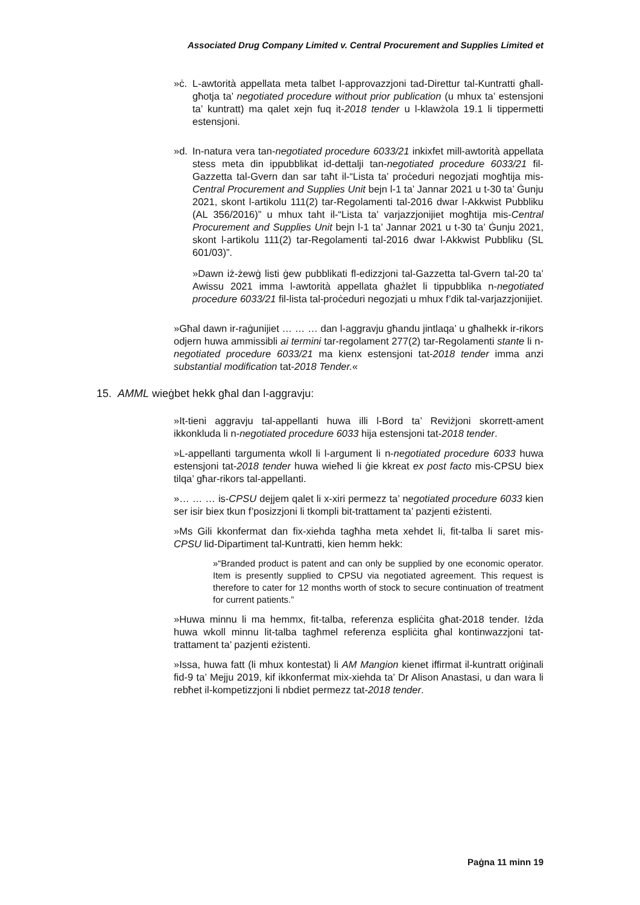Associated Drug Company Limited v. Central Procurement and Supplies Limited et
»ċ. L-awtorità appellata meta talbet l-approvazzjoni tad-Direttur tal-Kuntratti għall-għotja ta’ negotiated procedure without prior publication (u mhux ta’ estensjoni ta’ kuntratt) ma qalet xejn fuq it-2018 tender u l-klawżola 19.1 li tippermetti estensjoni.
»d. In-natura vera tan-negotiated procedure 6033/21 inkixfet mill-awtorità appellata stess meta din ippubblikat id-dettalji tan-negotiated procedure 6033/21 fil-Gazzetta tal-Gvern dan sar taħt il-“Lista ta’ proċeduri negozjati mogħtija mis-Central Procurement and Supplies Unit bejn l-1 ta’ Jannar 2021 u t-30 ta’ Ġunju 2021, skont l-artikolu 111(2) tar-Regolamenti tal-2016 dwar l-Akkwist Pubbliku (AL 356/2016)” u mhux taht il-“Lista ta’ varjazzjonijiet mogħtija mis-Central Procurement and Supplies Unit bejn l-1 ta’ Jannar 2021 u t-30 ta’ Ġunju 2021, skont l-artikolu 111(2) tar-Regolamenti tal-2016 dwar l-Akkwist Pubbliku (SL 601/03)”.
»Dawn iż-żewġ listi ġew pubblikati fl-edizzjoni tal-Gazzetta tal-Gvern tal-20 ta’ Awissu 2021 imma l-awtorità appellata għażlet li tippubblika n-negotiated procedure 6033/21 fil-lista tal-proċeduri negozjati u mhux f’dik tal-varjazzjonijiet.
»Għal dawn ir-raġunijiet … … … dan l-aggravju għandu jintlaqa’ u għalhekk ir-rikors odjern huwa ammissibli ai termini tar-regolament 277(2) tar-Regolamenti stante li n-negotiated procedure 6033/21 ma kienx estensjoni tat-2018 tender imma anzi substantial modification tat-2018 Tender.«
15. AMML wieġbet hekk għal dan l-aggravju:
»It-tieni aggravju tal-appellanti huwa illi l-Bord ta’ Reviżjoni skorrett-ament ikkonkluda li n-negotiated procedure 6033 hija estensjoni tat-2018 tender.
»L-appellanti targumenta wkoll li l-argument li n-negotiated procedure 6033 huwa estensjoni tat-2018 tender huwa wieħed li ġie kkreat ex post facto mis-CPSU biex tilqa’ għar-rikors tal-appellanti.
»… … … is-CPSU dejjem qalet li x-xiri permezz ta’ negotiated procedure 6033 kien ser isir biex tkun f’posizzjoni li tkompli bit-trattament ta’ pazjenti eżistenti.
»Ms Gili kkonfermat dan fix-xiehda tagħha meta xehdet li, fit-talba li saret mis-CPSU lid-Dipartiment tal-Kuntratti, kien hemm hekk:
»“Branded product is patent and can only be supplied by one economic operator. Item is presently supplied to CPSU via negotiated agreement. This request is therefore to cater for 12 months worth of stock to secure continuation of treatment for current patients.”
»Huwa minnu li ma hemmx, fit-talba, referenza espliċita għat-2018 tender. Iżda huwa wkoll minnu lit-talba tagħmel referenza espliċita għal kontinwazzjoni tat-trattament ta’ pazjenti eżistenti.
»Issa, huwa fatt (li mhux kontestat) li AM Mangion kienet iffirmat il-kuntratt oriġinali fid-9 ta’ Mejju 2019, kif ikkonfermat mix-xiehda ta’ Dr Alison Anastasi, u dan wara li rebħet il-kompetizzjoni li nbdiet permezz tat-2018 tender.
Paġna 11 minn 19